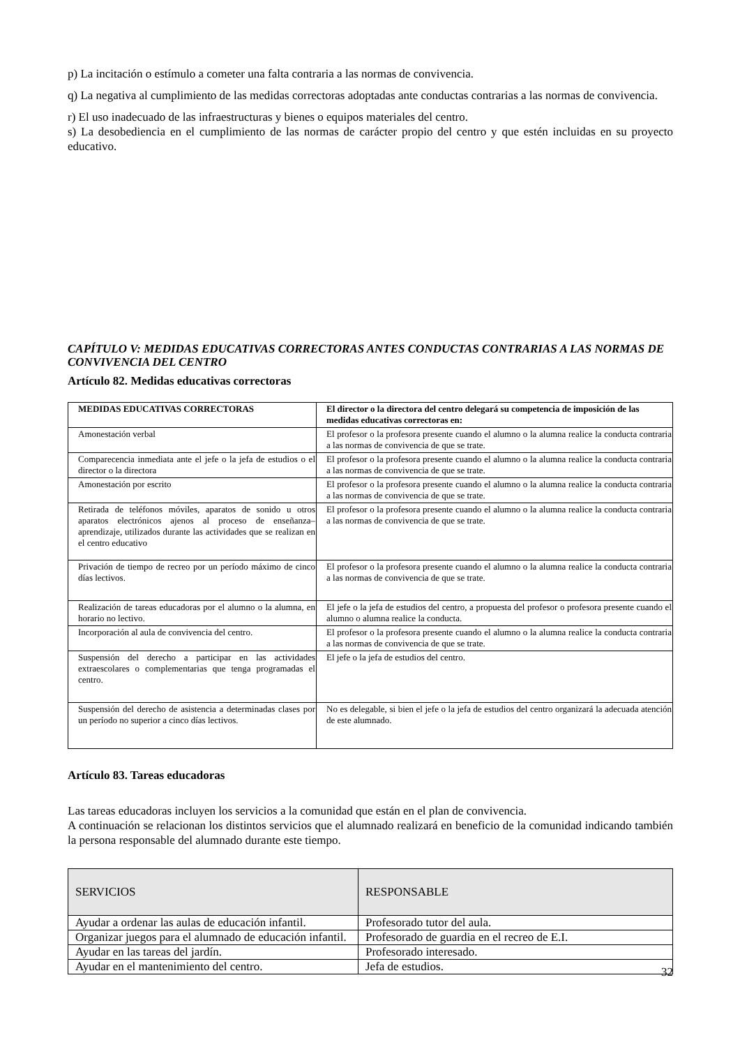p) La incitación o estímulo a cometer una falta contraria a las normas de convivencia.
q) La negativa al cumplimiento de las medidas correctoras adoptadas ante conductas contrarias a las normas de convivencia.
r) El uso inadecuado de las infraestructuras y bienes o equipos materiales del centro.
s) La desobediencia en el cumplimiento de las normas de carácter propio del centro y que estén incluidas en su proyecto educativo.
CAPÍTULO V: MEDIDAS EDUCATIVAS CORRECTORAS ANTES CONDUCTAS CONTRARIAS A LAS NORMAS DE CONVIVENCIA DEL CENTRO
Artículo 82. Medidas educativas correctoras
| MEDIDAS EDUCATIVAS CORRECTORAS | El director o la directora del centro delegará su competencia de imposición de las medidas educativas correctoras en: |
| --- | --- |
| Amonestación verbal | El profesor o la profesora presente cuando el alumno o la alumna realice la conducta contraria a las normas de convivencia de que se trate. |
| Comparecencia inmediata ante el jefe o la jefa de estudios o el director o la directora | El profesor o la profesora presente cuando el alumno o la alumna realice la conducta contraria a las normas de convivencia de que se trate. |
| Amonestación por escrito | El profesor o la profesora presente cuando el alumno o la alumna realice la conducta contraria a las normas de convivencia de que se trate. |
| Retirada de teléfonos móviles, aparatos de sonido u otros aparatos electrónicos ajenos al proceso de enseñanza– aprendizaje, utilizados durante las actividades que se realizan en el centro educativo | El profesor o la profesora presente cuando el alumno o la alumna realice la conducta contraria a las normas de convivencia de que se trate. |
| Privación de tiempo de recreo por un período máximo de cinco días lectivos. | El profesor o la profesora presente cuando el alumno o la alumna realice la conducta contraria a las normas de convivencia de que se trate. |
| Realización de tareas educadoras por el alumno o la alumna, en horario no lectivo. | El jefe o la jefa de estudios del centro, a propuesta del profesor o profesora presente cuando el alumno o alumna realice la conducta. |
| Incorporación al aula de convivencia del centro. | El profesor o la profesora presente cuando el alumno o la alumna realice la conducta contraria a las normas de convivencia de que se trate. |
| Suspensión del derecho a participar en las actividades extraescolares o complementarias que tenga programadas el centro. | El jefe o la jefa de estudios del centro. |
| Suspensión del derecho de asistencia a determinadas clases por un período no superior a cinco días lectivos. | No es delegable, si bien el jefe o la jefa de estudios del centro organizará la adecuada atención de este alumnado. |
Artículo 83. Tareas educadoras
Las tareas educadoras incluyen los servicios a la comunidad que están en el plan de convivencia.
A continuación se relacionan los distintos servicios que el alumnado realizará en beneficio de la comunidad indicando también la persona responsable del alumnado durante este tiempo.
| SERVICIOS | RESPONSABLE |
| Ayudar a ordenar las aulas de educación infantil. | Profesorado tutor del aula. |
| Organizar juegos para el alumnado de educación infantil. | Profesorado de guardia en el recreo de E.I. |
| Ayudar en las tareas del jardín. | Profesorado interesado. |
| Ayudar en el mantenimiento del centro. | Jefa de estudios. |
32